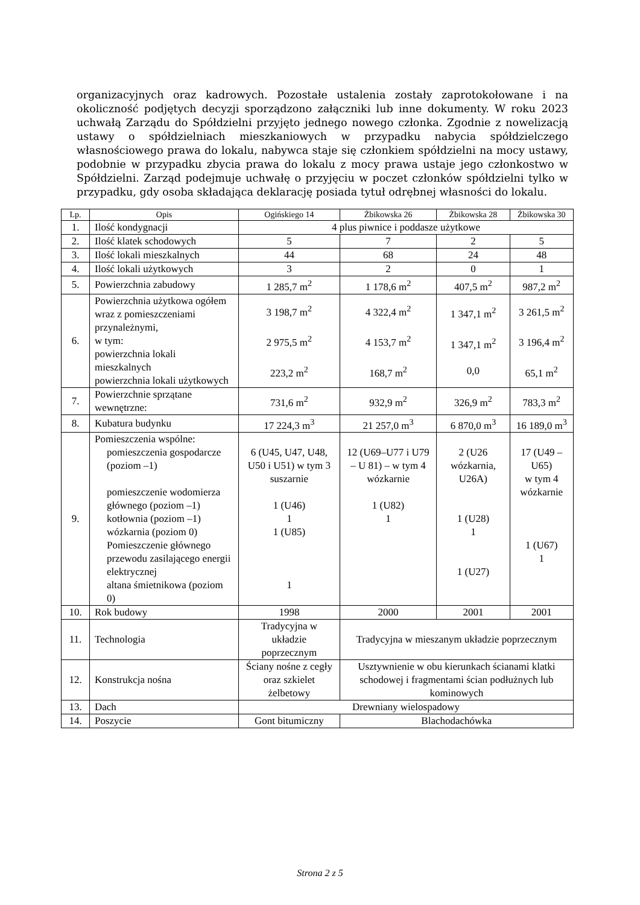organizacyjnych oraz kadrowych. Pozostałe ustalenia zostały zaprotokołowane i na okoliczność podjętych decyzji sporządzono załączniki lub inne dokumenty. W roku 2023 uchwałą Zarządu do Spółdzielni przyjęto jednego nowego członka. Zgodnie z nowelizacją ustawy o spółdzielniach mieszkaniowych w przypadku nabycia spółdzielczego własnościowego prawa do lokalu, nabywca staje się członkiem spółdzielni na mocy ustawy, podobnie w przypadku zbycia prawa do lokalu z mocy prawa ustaje jego członkostwo w Spółdzielni. Zarząd podejmuje uchwałę o przyjęciu w poczet członków spółdzielni tylko w przypadku, gdy osoba składająca deklarację posiada tytuł odrębnej własności do lokalu.
| Lp. | Opis | Ogińskiego 14 | Żbikowska 26 | Żbikowska 28 | Żbikowska 30 |
| --- | --- | --- | --- | --- | --- |
| 1. | Ilość kondygnacji | 4 plus piwnice i poddasze użytkowe | | | |
| 2. | Ilość klatek schodowych | 5 | 7 | 2 | 5 |
| 3. | Ilość lokali mieszkalnych | 44 | 68 | 24 | 48 |
| 4. | Ilość lokali użytkowych | 3 | 2 | 0 | 1 |
| 5. | Powierzchnia zabudowy | 1 285,7 m<sup>2</sup> | 1 178,6 m<sup>2</sup> | 407,5 m<sup>2</sup> | 987,2 m<sup>2</sup> |
| 6. | Powierzchnia użytkowa ogółem wraz z pomieszczeniami przynależnymi, w tym: powierzchnia lokali mieszkalnych powierzchnia lokali użytkowych | 3 198,7 m<sup>2</sup> 2 975,5 m<sup>2</sup> 223,2 m<sup>2</sup> | 4 322,4 m<sup>2</sup> 4 153,7 m<sup>2</sup> 168,7 m<sup>2</sup> | 1 347,1 m<sup>2</sup> 1 347,1 m<sup>2</sup> 0,0 | 3 261,5 m<sup>2</sup> 3 196,4 m<sup>2</sup> 65,1 m<sup>2</sup> |
| 7. | Powierzchnie sprzątane wewnętrzne: | 731,6 m<sup>2</sup> | 932,9 m<sup>2</sup> | 326,9 m<sup>2</sup> | 783,3 m<sup>2</sup> |
| 8. | Kubatura budynku | 17 224,3 m<sup>3</sup> | 21 257,0 m<sup>3</sup> | 6 870,0 m<sup>3</sup> | 16 189,0 m<sup>3</sup> |
| 9. | Pomieszczenia wspólne: pomieszczenia gospodarcze (poziom –1) pomieszczenie wodomierza głównego (poziom –1) kotłownia (poziom –1) wózkarnia (poziom 0) Pomieszczenie głównego przewodu zasilającego energii elektrycznej altana śmietnikowa (poziom 0) | 6 (U45, U47, U48, U50 i U51) w tym 3 suszarnie 1 (U46) 1 1 (U85) 1 | 12 (U69–U77 i U79 – U 81) – w tym 4 wózkarnie 1 (U82) 1 | 2 (U26 wózkarnia, U26A) 1 (U28) 1 1 (U27) | 17 (U49 – U65) w tym 4 wózkarnie 1 (U67) 1 |
| 10. | Rok budowy | 1998 | 2000 | 2001 | 2001 |
| 11. | Technologia | Tradycyjna w układzie poprzecznym | Tradycyjna w mieszanym układzie poprzecznym | | |
| 12. | Konstrukcja nośna | Ściany nośne z cegły oraz szkielet żelbetowy | Usztywnienie w obu kierunkach ścianami klatki schodowej i fragmentami ścian podłużnych lub kominowych | | |
| 13. | Dach | Drewniany wielospadowy | | | |
| 14. | Poszycie | Gont bitumiczny | Blachodachówka | | |
Strona 2 z 5